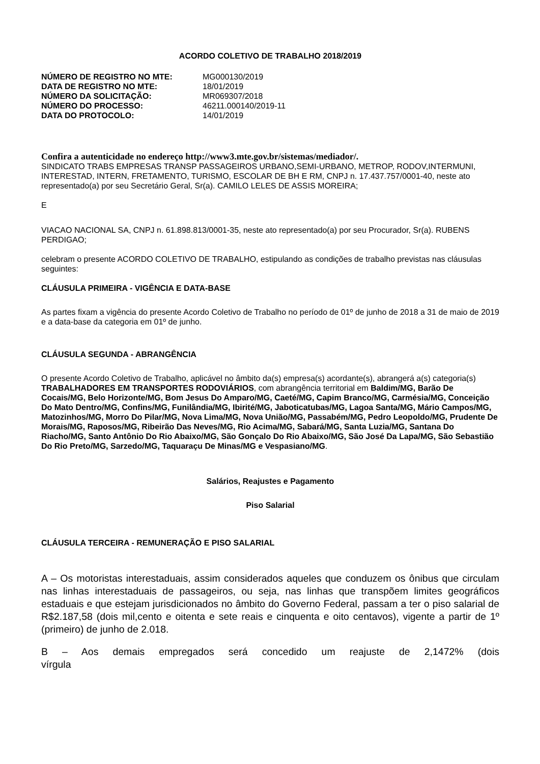ACORDO COLETIVO DE TRABALHO 2018/2019
| NÚMERO DE REGISTRO NO MTE: | MG000130/2019 |
| DATA DE REGISTRO NO MTE: | 18/01/2019 |
| NÚMERO DA SOLICITAÇÃO: | MR069307/2018 |
| NÚMERO DO PROCESSO: | 46211.000140/2019-11 |
| DATA DO PROTOCOLO: | 14/01/2019 |
Confira a autenticidade no endereço http://www3.mte.gov.br/sistemas/mediador/.
SINDICATO TRABS EMPRESAS TRANSP PASSAGEIROS URBANO,SEMI-URBANO, METROP, RODOV,INTERMUNI, INTERESTAD, INTERN, FRETAMENTO, TURISMO, ESCOLAR DE BH E RM, CNPJ n. 17.437.757/0001-40, neste ato representado(a) por seu Secretário Geral, Sr(a). CAMILO LELES DE ASSIS MOREIRA;
E
VIACAO NACIONAL SA, CNPJ n. 61.898.813/0001-35, neste ato representado(a) por seu Procurador, Sr(a). RUBENS PERDIGAO;
celebram o presente ACORDO COLETIVO DE TRABALHO, estipulando as condições de trabalho previstas nas cláusulas seguintes:
CLÁUSULA PRIMEIRA - VIGÊNCIA E DATA-BASE
As partes fixam a vigência do presente Acordo Coletivo de Trabalho no período de 01º de junho de 2018 a 31 de maio de 2019 e a data-base da categoria em 01º de junho.
CLÁUSULA SEGUNDA - ABRANGÊNCIA
O presente Acordo Coletivo de Trabalho, aplicável no âmbito da(s) empresa(s) acordante(s), abrangerá a(s) categoria(s) TRABALHADORES EM TRANSPORTES RODOVIÁRIOS, com abrangência territorial em Baldim/MG, Barão De Cocais/MG, Belo Horizonte/MG, Bom Jesus Do Amparo/MG, Caeté/MG, Capim Branco/MG, Carmésia/MG, Conceição Do Mato Dentro/MG, Confins/MG, Funilândia/MG, Ibirité/MG, Jaboticatubas/MG, Lagoa Santa/MG, Mário Campos/MG, Matozinhos/MG, Morro Do Pilar/MG, Nova Lima/MG, Nova União/MG, Passabém/MG, Pedro Leopoldo/MG, Prudente De Morais/MG, Raposos/MG, Ribeirão Das Neves/MG, Rio Acima/MG, Sabará/MG, Santa Luzia/MG, Santana Do Riacho/MG, Santo Antônio Do Rio Abaixo/MG, São Gonçalo Do Rio Abaixo/MG, São José Da Lapa/MG, São Sebastião Do Rio Preto/MG, Sarzedo/MG, Taquaraçu De Minas/MG e Vespasiano/MG.
Salários, Reajustes e Pagamento
Piso Salarial
CLÁUSULA TERCEIRA - REMUNERAÇÃO E PISO SALARIAL
A – Os motoristas interestaduais, assim considerados aqueles que conduzem os ônibus que circulam nas linhas interestaduais de passageiros, ou seja, nas linhas que transpõem limites geográficos estaduais e que estejam jurisdicionados no âmbito do Governo Federal, passam a ter o piso salarial de R$2.187,58 (dois mil,cento e oitenta e sete reais e cinquenta e oito centavos), vigente a partir de 1º (primeiro) de junho de 2.018.
B – Aos demais empregados será concedido um reajuste de 2,1472% (dois vírgula